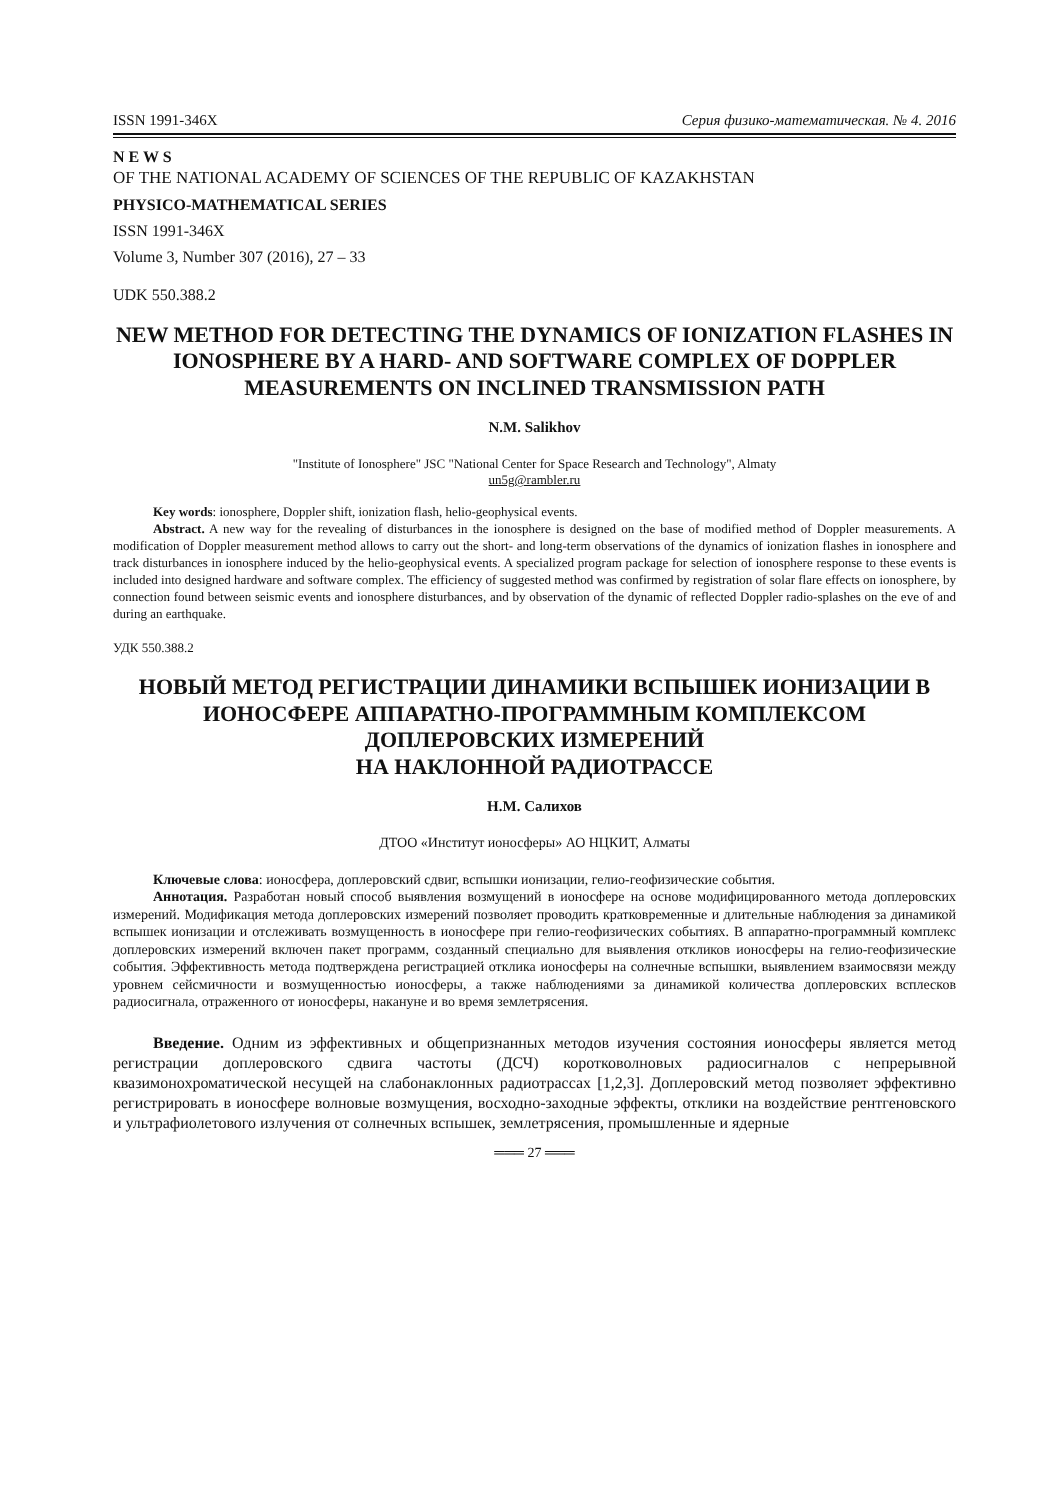ISSN 1991-346X Серия физико-математическая. № 4. 2016
N E W S
OF THE NATIONAL ACADEMY OF SCIENCES OF THE REPUBLIC OF KAZAKHSTAN
PHYSICO-MATHEMATICAL SERIES
ISSN 1991-346X
Volume 3, Number 307 (2016), 27 – 33
UDK 550.388.2
NEW METHOD FOR DETECTING THE DYNAMICS OF IONIZATION FLASHES IN IONOSPHERE BY A HARD- AND SOFTWARE COMPLEX OF DOPPLER MEASUREMENTS ON INCLINED TRANSMISSION PATH
N.M. Salikhov
"Institute of Ionosphere" JSC "National Center for Space Research and Technology", Almaty
un5g@rambler.ru
Key words: ionosphere, Doppler shift, ionization flash, helio-geophysical events.
Abstract. A new way for the revealing of disturbances in the ionosphere is designed on the base of modified method of Doppler measurements. A modification of Doppler measurement method allows to carry out the short- and long-term observations of the dynamics of ionization flashes in ionosphere and track disturbances in ionosphere induced by the helio-geophysical events. A specialized program package for selection of ionosphere response to these events is included into designed hardware and software complex. The efficiency of suggested method was confirmed by registration of solar flare effects on ionosphere, by connection found between seismic events and ionosphere disturbances, and by observation of the dynamic of reflected Doppler radio-splashes on the eve of and during an earthquake.
УДК 550.388.2
НОВЫЙ МЕТОД РЕГИСТРАЦИИ ДИНАМИКИ ВСПЫШЕК ИОНИЗАЦИИ В ИОНОСФЕРЕ АППАРАТНО-ПРОГРАММНЫМ КОМПЛЕКСОМ ДОПЛЕРОВСКИХ ИЗМЕРЕНИЙ
НА НАКЛОННОЙ РАДИОТРАССЕ
Н.М. Салихов
ДТОО «Институт ионосферы» АО НЦКИТ, Алматы
Ключевые слова: ионосфера, доплеровский сдвиг, вспышки ионизации, гелио-геофизические события.
Аннотация. Разработан новый способ выявления возмущений в ионосфере на основе модифицированного метода доплеровских измерений. Модификация метода доплеровских измерений позволяет проводить кратковременные и длительные наблюдения за динамикой вспышек ионизации и отслеживать возмущенность в ионосфере при гелио-геофизических событиях. В аппаратно-программный комплекс доплеровских измерений включен пакет программ, созданный специально для выявления откликов ионосферы на гелио-геофизические события. Эффективность метода подтверждена регистрацией отклика ионосферы на солнечные вспышки, выявлением взаимосвязи между уровнем сейсмичности и возмущенностью ионосферы, а также наблюдениями за динамикой количества доплеровских всплесков радиосигнала, отраженного от ионосферы, накануне и во время землетрясения.
Введение. Одним из эффективных и общепризнанных методов изучения состояния ионосферы является метод регистрации доплеровского сдвига частоты (ДСЧ) коротковолновых радиосигналов с непрерывной квазимонохроматической несущей на слабонаклонных радиотрассах [1,2,3]. Доплеровский метод позволяет эффективно регистрировать в ионосфере волновые возмущения, восходно-заходные эффекты, отклики на воздействие рентгеновского и ультрафиолетового излучения от солнечных вспышек, землетрясения, промышленные и ядерные
═══ 27 ═══